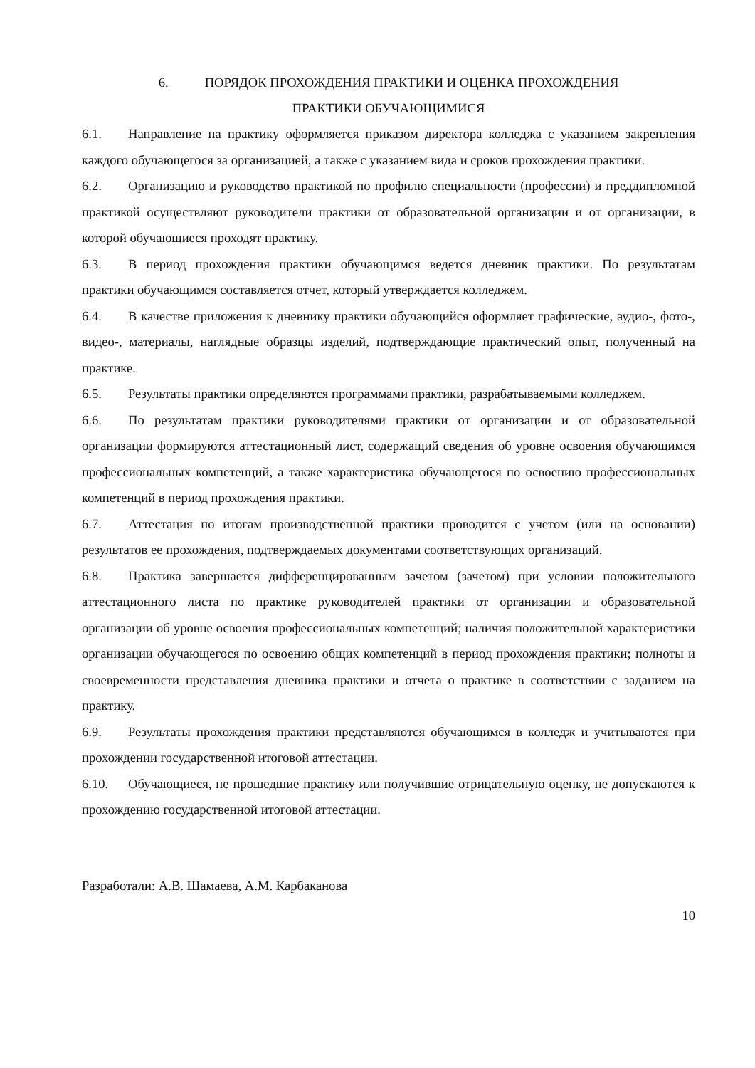6. ПОРЯДОК ПРОХОЖДЕНИЯ ПРАКТИКИ И ОЦЕНКА ПРОХОЖДЕНИЯ
ПРАКТИКИ ОБУЧАЮЩИМИСЯ
6.1. Направление на практику оформляется приказом директора колледжа с указанием закрепления каждого обучающегося за организацией, а также с указанием вида и сроков прохождения практики.
6.2. Организацию и руководство практикой по профилю специальности (профессии) и преддипломной практикой осуществляют руководители практики от образовательной организации и от организации, в которой обучающиеся проходят практику.
6.3. В период прохождения практики обучающимся ведется дневник практики. По результатам практики обучающимся составляется отчет, который утверждается колледжем.
6.4. В качестве приложения к дневнику практики обучающийся оформляет графические, аудио-, фото-, видео-, материалы, наглядные образцы изделий, подтверждающие практический опыт, полученный на практике.
6.5. Результаты практики определяются программами практики, разрабатываемыми колледжем.
6.6. По результатам практики руководителями практики от организации и от образовательной организации формируются аттестационный лист, содержащий сведения об уровне освоения обучающимся профессиональных компетенций, а также характеристика обучающегося по освоению профессиональных компетенций в период прохождения практики.
6.7. Аттестация по итогам производственной практики проводится с учетом (или на основании) результатов ее прохождения, подтверждаемых документами соответствующих организаций.
6.8. Практика завершается дифференцированным зачетом (зачетом) при условии положительного аттестационного листа по практике руководителей практики от организации и образовательной организации об уровне освоения профессиональных компетенций; наличия положительной характеристики организации обучающегося по освоению общих компетенций в период прохождения практики; полноты и своевременности представления дневника практики и отчета о практике в соответствии с заданием на практику.
6.9. Результаты прохождения практики представляются обучающимся в колледж и учитываются при прохождении государственной итоговой аттестации.
6.10. Обучающиеся, не прошедшие практику или получившие отрицательную оценку, не допускаются к прохождению государственной итоговой аттестации.
Разработали: А.В. Шамаева, А.М. Карбаканова
10